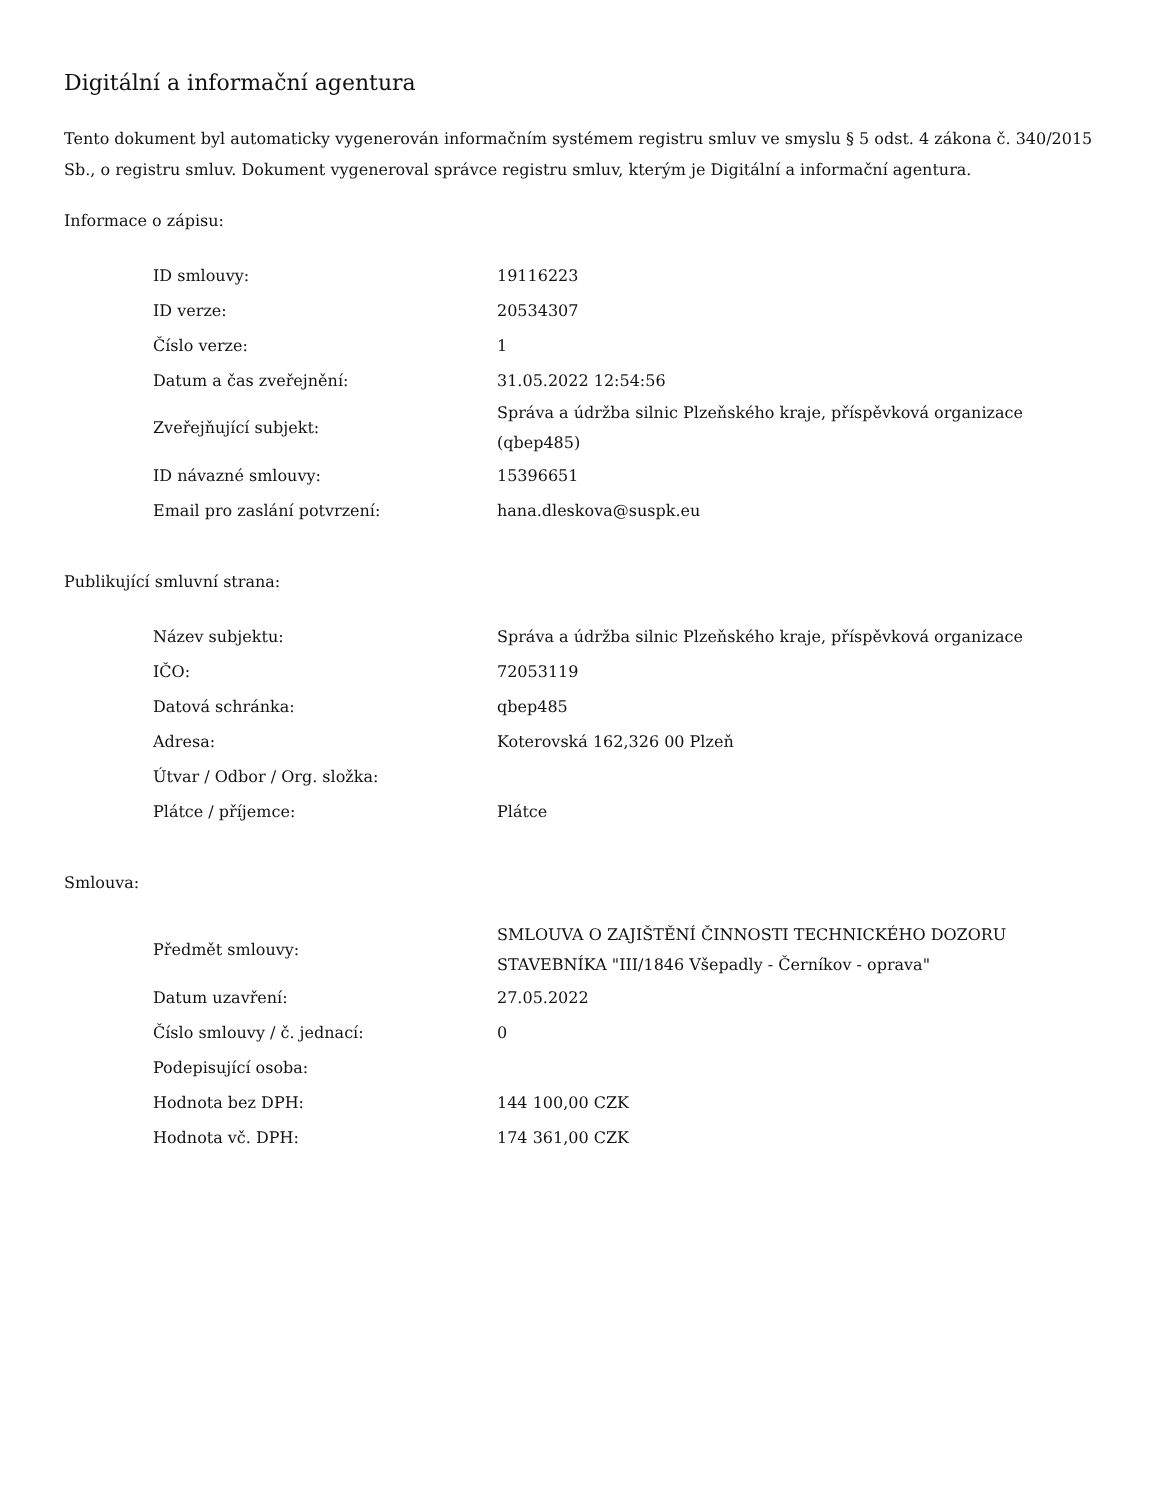Digitální a informační agentura
Tento dokument byl automaticky vygenerován informačním systémem registru smluv ve smyslu § 5 odst. 4 zákona č. 340/2015 Sb., o registru smluv. Dokument vygeneroval správce registru smluv, kterým je Digitální a informační agentura.
Informace o zápisu:
| ID smlouvy: | 19116223 |
| ID verze: | 20534307 |
| Číslo verze: | 1 |
| Datum a čas zveřejnění: | 31.05.2022 12:54:56 |
| Zveřejňující subjekt: | Správa a údržba silnic Plzeňského kraje, příspěvková organizace (qbep485) |
| ID návazné smlouvy: | 15396651 |
| Email pro zaslání potvrzení: | hana.dleskova@suspk.eu |
Publikující smluvní strana:
| Název subjektu: | Správa a údržba silnic Plzeňského kraje, příspěvková organizace |
| IČO: | 72053119 |
| Datová schránka: | qbep485 |
| Adresa: | Koterovská 162,326 00 Plzeň |
| Útvar / Odbor / Org. složka: | |
| Plátce / příjemce: | Plátce |
Smlouva:
| Předmět smlouvy: | SMLOUVA O ZAJIŠTĚNÍ ČINNOSTI TECHNICKÉHO DOZORU STAVEBNÍKA "III/1846 Všepadly - Černíkov - oprava" |
| Datum uzavření: | 27.05.2022 |
| Číslo smlouvy / č. jednací: | 0 |
| Podepisující osoba: | |
| Hodnota bez DPH: | 144 100,00 CZK |
| Hodnota vč. DPH: | 174 361,00 CZK |